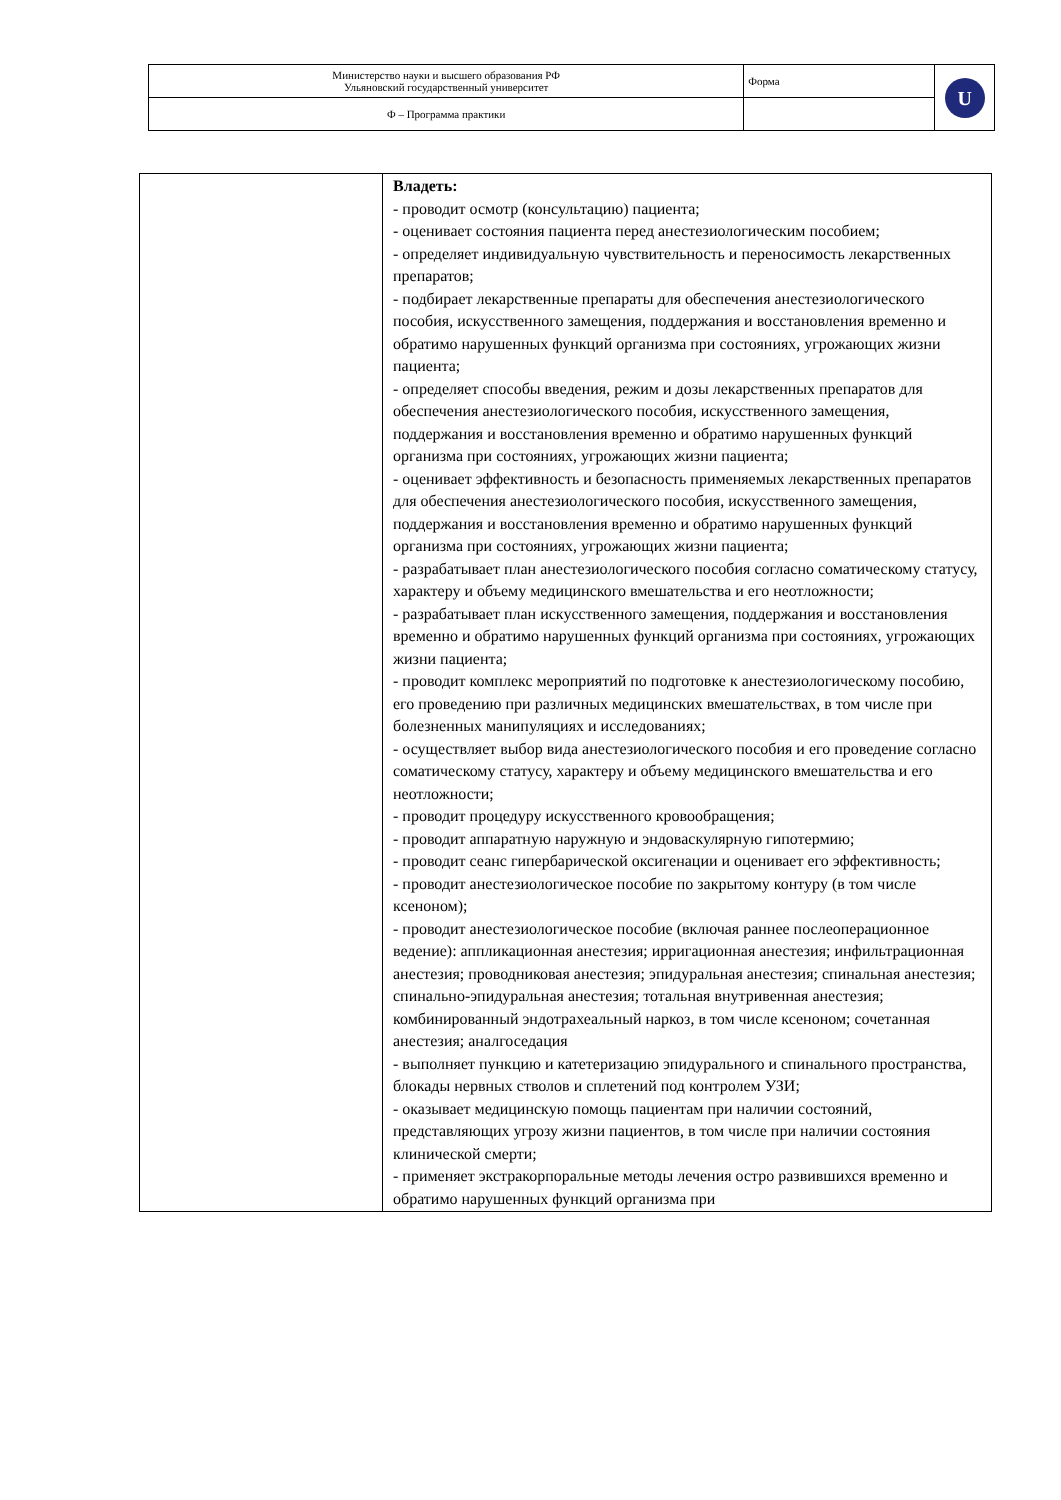| Министерство науки и высшего образования РФ Ульяновский государственный университет | Форма | U |
| Ф – Программа практики | | |
| | Владеть: - проводит осмотр (консультацию) пациента; - оценивает состояния пациента перед анестезиологическим пособием; - определяет индивидуальную чувствительность и переносимость лекарственных препаратов; - подбирает лекарственные препараты для обеспечения анестезиологического пособия, искусственного замещения, поддержания и восстановления временно и обратимо нарушенных функций организма при состояниях, угрожающих жизни пациента; - определяет способы введения, режим и дозы лекарственных препаратов для обеспечения анестезиологического пособия, искусственного замещения, поддержания и восстановления временно и обратимо нарушенных функций организма при состояниях, угрожающих жизни пациента; - оценивает эффективность и безопасность применяемых лекарственных препаратов для обеспечения анестезиологического пособия, искусственного замещения, поддержания и восстановления временно и обратимо нарушенных функций организма при состояниях, угрожающих жизни пациента; - разрабатывает план анестезиологического пособия согласно соматическому статусу, характеру и объему медицинского вмешательства и его неотложности; - разрабатывает план искусственного замещения, поддержания и восстановления временно и обратимо нарушенных функций организма при состояниях, угрожающих жизни пациента; - проводит комплекс мероприятий по подготовке к анестезиологическому пособию, его проведению при различных медицинских вмешательствах, в том числе при болезненных манипуляциях и исследованиях; - осуществляет выбор вида анестезиологического пособия и его проведение согласно соматическому статусу, характеру и объему медицинского вмешательства и его неотложности; - проводит процедуру искусственного кровообращения; - проводит аппаратную наружную и эндоваскулярную гипотермию; - проводит сеанс гипербарической оксигенации и оценивает его эффективность; - проводит анестезиологическое пособие по закрытому контуру (в том числе ксеноном); - проводит анестезиологическое пособие (включая раннее послеоперационное ведение): аппликационная анестезия; ирригационная анестезия; инфильтрационная анестезия; проводниковая анестезия; эпидуральная анестезия; спинальная анестезия; спинально-эпидуральная анестезия; тотальная внутривенная анестезия; комбинированный эндотрахеальный наркоз, в том числе ксеноном; сочетанная анестезия; аналгоседация - выполняет пункцию и катетеризацию эпидурального и спинального пространства, блокады нервных стволов и сплетений под контролем УЗИ; - оказывает медицинскую помощь пациентам при наличии состояний, представляющих угрозу жизни пациентов, в том числе при наличии состояния клинической смерти; - применяет экстракорпоральные методы лечения остро развившихся временно и обратимо нарушенных функций организма при |